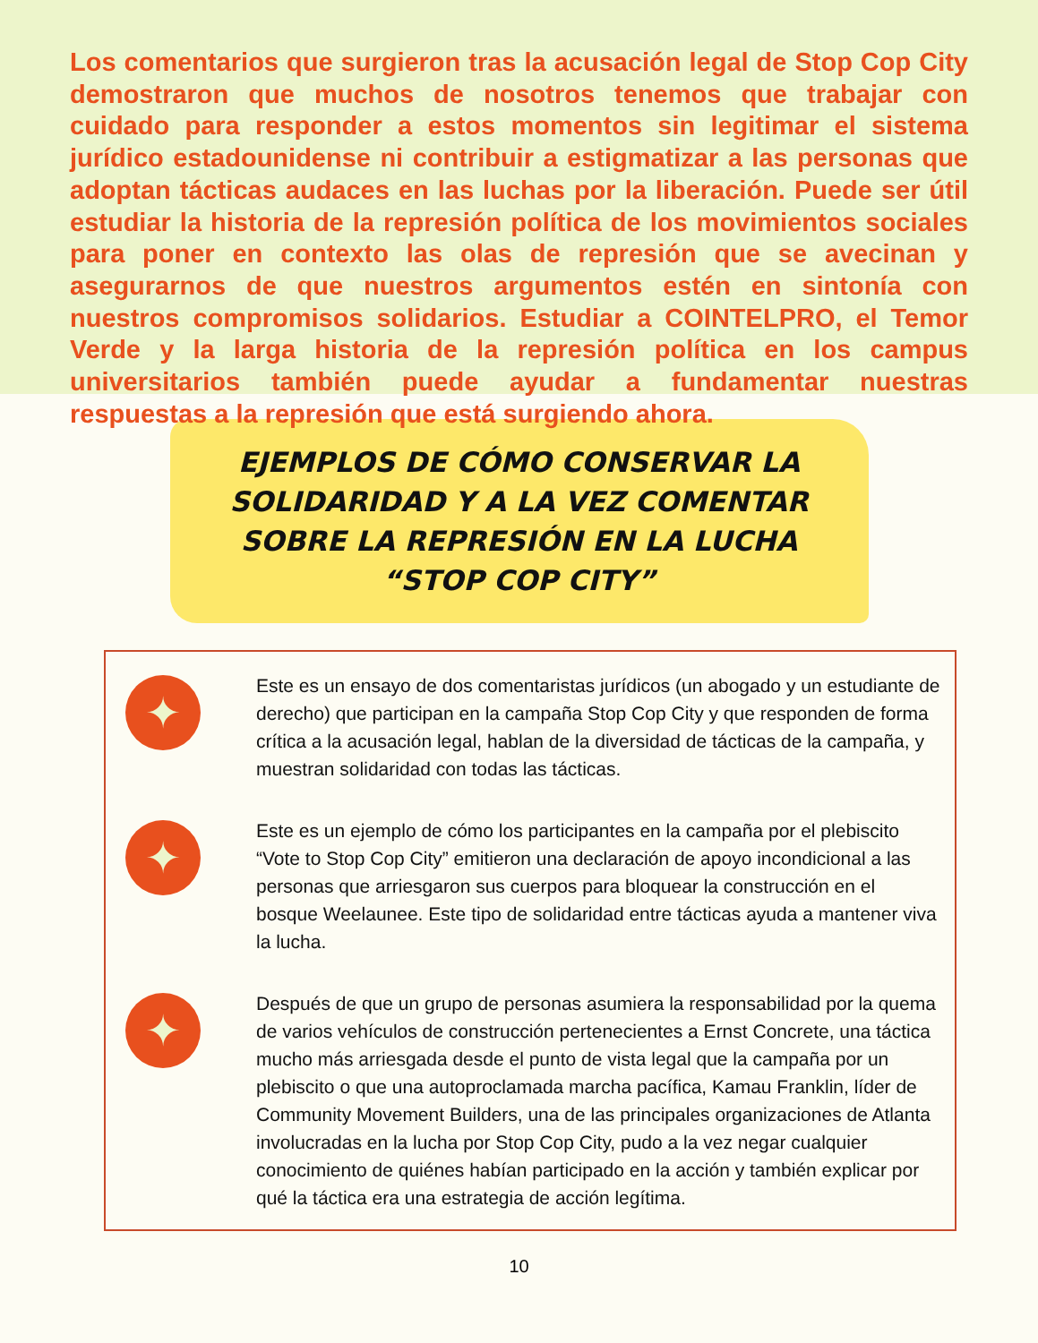Los comentarios que surgieron tras la acusación legal de Stop Cop City demostraron que muchos de nosotros tenemos que trabajar con cuidado para responder a estos momentos sin legitimar el sistema jurídico estadounidense ni contribuir a estigmatizar a las personas que adoptan tácticas audaces en las luchas por la liberación. Puede ser útil estudiar la historia de la represión política de los movimientos sociales para poner en contexto las olas de represión que se avecinan y asegurarnos de que nuestros argumentos estén en sintonía con nuestros compromisos solidarios. Estudiar a COINTELPRO, el Temor Verde y la larga historia de la represión política en los campus universitarios también puede ayudar a fundamentar nuestras respuestas a la represión que está surgiendo ahora.
EJEMPLOS DE CÓMO CONSERVAR LA SOLIDARIDAD Y A LA VEZ COMENTAR SOBRE LA REPRESIÓN EN LA LUCHA “STOP COP CITY”
✦
Este es un ensayo de dos comentaristas jurídicos (un abogado y un estudiante de derecho) que participan en la campaña Stop Cop City y que responden de forma crítica a la acusación legal, hablan de la diversidad de tácticas de la campaña, y muestran solidaridad con todas las tácticas.
✦
Este es un ejemplo de cómo los participantes en la campaña por el plebiscito “Vote to Stop Cop City” emitieron una declaración de apoyo incondicional a las personas que arriesgaron sus cuerpos para bloquear la construcción en el bosque Weelaunee. Este tipo de solidaridad entre tácticas ayuda a mantener viva la lucha.
✦
Después de que un grupo de personas asumiera la responsabilidad por la quema de varios vehículos de construcción pertenecientes a Ernst Concrete, una táctica mucho más arriesgada desde el punto de vista legal que la campaña por un plebiscito o que una autoproclamada marcha pacífica, Kamau Franklin, líder de Community Movement Builders, una de las principales organizaciones de Atlanta involucradas en la lucha por Stop Cop City, pudo a la vez negar cualquier conocimiento de quiénes habían participado en la acción y también explicar por qué la táctica era una estrategia de acción legítima.
10